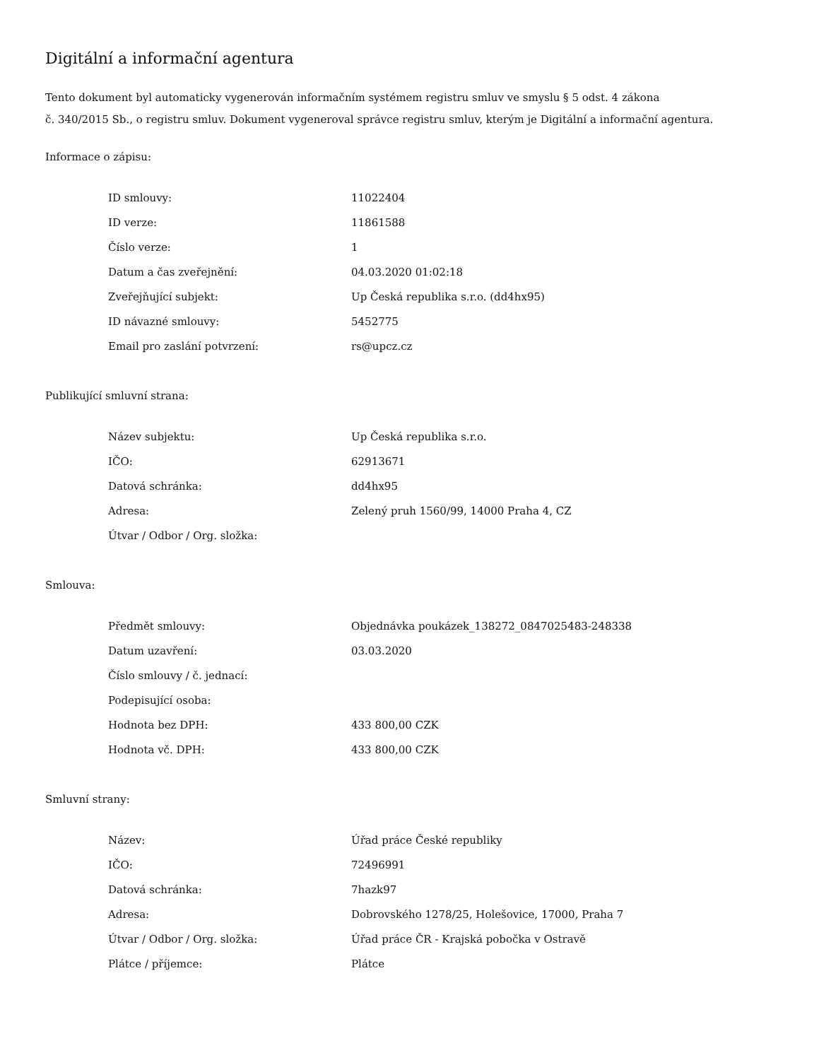Digitální a informační agentura
Tento dokument byl automaticky vygenerován informačním systémem registru smluv ve smyslu § 5 odst. 4 zákona
č. 340/2015 Sb., o registru smluv. Dokument vygeneroval správce registru smluv, kterým je Digitální a informační agentura.
Informace o zápisu:
| ID smlouvy: | 11022404 |
| ID verze: | 11861588 |
| Číslo verze: | 1 |
| Datum a čas zveřejnění: | 04.03.2020 01:02:18 |
| Zveřejňující subjekt: | Up Česká republika s.r.o. (dd4hx95) |
| ID návazné smlouvy: | 5452775 |
| Email pro zaslání potvrzení: | rs@upcz.cz |
Publikující smluvní strana:
| Název subjektu: | Up Česká republika s.r.o. |
| IČO: | 62913671 |
| Datová schránka: | dd4hx95 |
| Adresa: | Zelený pruh 1560/99, 14000 Praha 4, CZ |
| Útvar / Odbor / Org. složka: | |
Smlouva:
| Předmět smlouvy: | Objednávka poukázek_138272_0847025483-248338 |
| Datum uzavření: | 03.03.2020 |
| Číslo smlouvy / č. jednací: | |
| Podepisující osoba: | |
| Hodnota bez DPH: | 433 800,00 CZK |
| Hodnota vč. DPH: | 433 800,00 CZK |
Smluvní strany:
| Název: | Úřad práce České republiky |
| IČO: | 72496991 |
| Datová schránka: | 7hazk97 |
| Adresa: | Dobrovského 1278/25, Holešovice, 17000, Praha 7 |
| Útvar / Odbor / Org. složka: | Úřad práce ČR - Krajská pobočka v Ostravě |
| Plátce / příjemce: | Plátce |